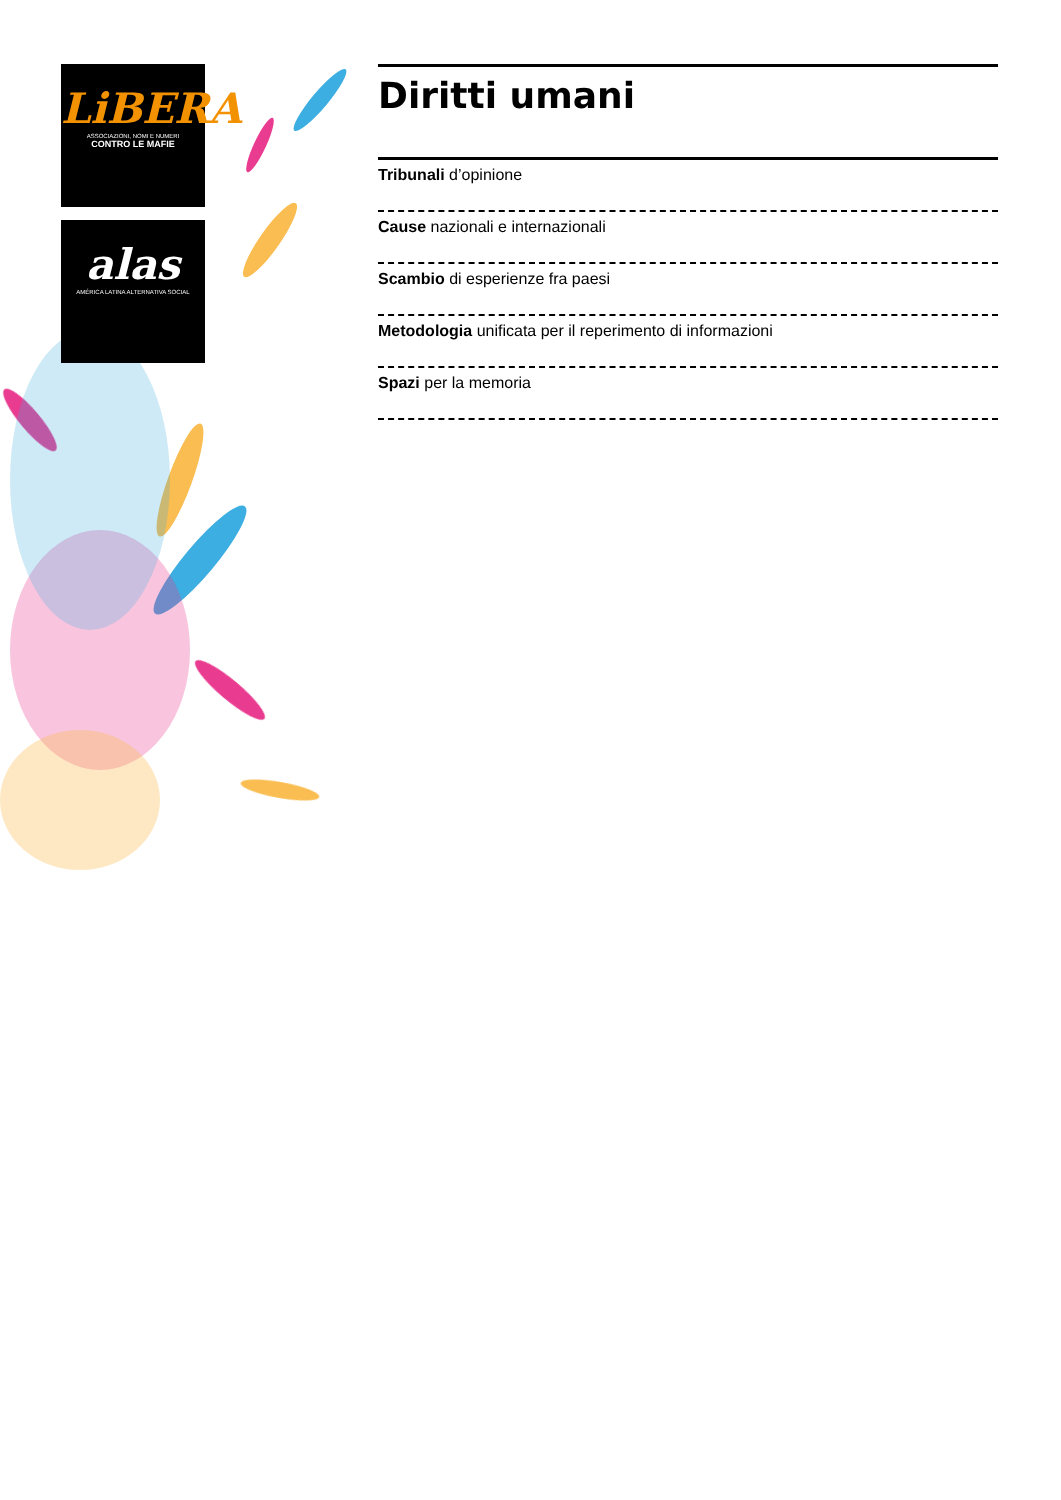LiBERA
ASSOCIAZIONI, NOMI E NUMERI
CONTRO LE MAFIE
alas
AMÉRICA LATINA ALTERNATIVA SOCIAL
Diritti umani
Tribunali d’opinione
Cause nazionali e internazionali
Scambio di esperienze fra paesi
Metodologia unificata per il reperimento di informazioni
Spazi per la memoria